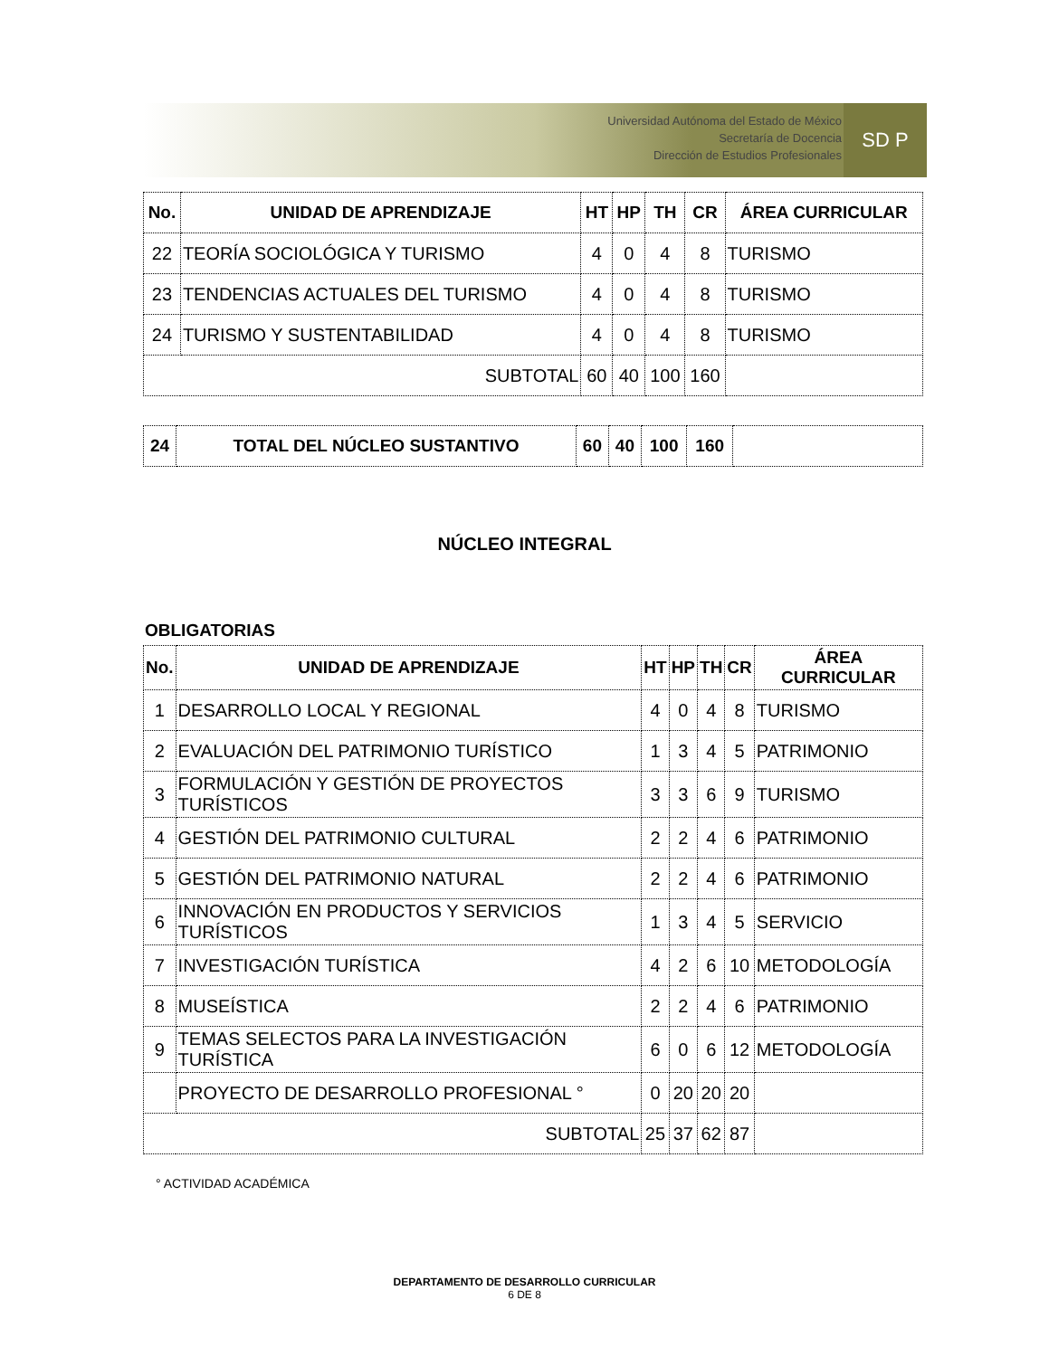Universidad Autónoma del Estado de México
Secretaría de Docencia
Dirección de Estudios Profesionales
SD P
| No. | UNIDAD DE APRENDIZAJE | HT | HP | TH | CR | ÁREA CURRICULAR |
| --- | --- | --- | --- | --- | --- | --- |
| 22 | TEORÍA SOCIOLÓGICA Y TURISMO | 4 | 0 | 4 | 8 | TURISMO |
| 23 | TENDENCIAS ACTUALES DEL TURISMO | 4 | 0 | 4 | 8 | TURISMO |
| 24 | TURISMO Y SUSTENTABILIDAD | 4 | 0 | 4 | 8 | TURISMO |
| SUBTOTAL | | 60 | 40 | 100 | 160 | |
| 24 | TOTAL DEL NÚCLEO SUSTANTIVO | 60 | 40 | 100 | 160 | |
| --- | --- | --- | --- | --- | --- | --- |
NÚCLEO INTEGRAL
OBLIGATORIAS
| No. | UNIDAD DE APRENDIZAJE | HT | HP | TH | CR | ÁREA CURRICULAR |
| --- | --- | --- | --- | --- | --- | --- |
| 1 | DESARROLLO LOCAL Y REGIONAL | 4 | 0 | 4 | 8 | TURISMO |
| 2 | EVALUACIÓN DEL PATRIMONIO TURÍSTICO | 1 | 3 | 4 | 5 | PATRIMONIO |
| 3 | FORMULACIÓN Y GESTIÓN DE PROYECTOS TURÍSTICOS | 3 | 3 | 6 | 9 | TURISMO |
| 4 | GESTIÓN DEL PATRIMONIO CULTURAL | 2 | 2 | 4 | 6 | PATRIMONIO |
| 5 | GESTIÓN DEL PATRIMONIO NATURAL | 2 | 2 | 4 | 6 | PATRIMONIO |
| 6 | INNOVACIÓN EN PRODUCTOS Y SERVICIOS TURÍSTICOS | 1 | 3 | 4 | 5 | SERVICIO |
| 7 | INVESTIGACIÓN TURÍSTICA | 4 | 2 | 6 | 10 | METODOLOGÍA |
| 8 | MUSEÍSTICA | 2 | 2 | 4 | 6 | PATRIMONIO |
| 9 | TEMAS SELECTOS PARA LA INVESTIGACIÓN TURÍSTICA | 6 | 0 | 6 | 12 | METODOLOGÍA |
| | PROYECTO DE DESARROLLO PROFESIONAL ° | 0 | 20 | 20 | 20 | |
| SUBTOTAL | | 25 | 37 | 62 | 87 | |
° ACTIVIDAD ACADÉMICA
DEPARTAMENTO DE DESARROLLO CURRICULAR
6 DE 8